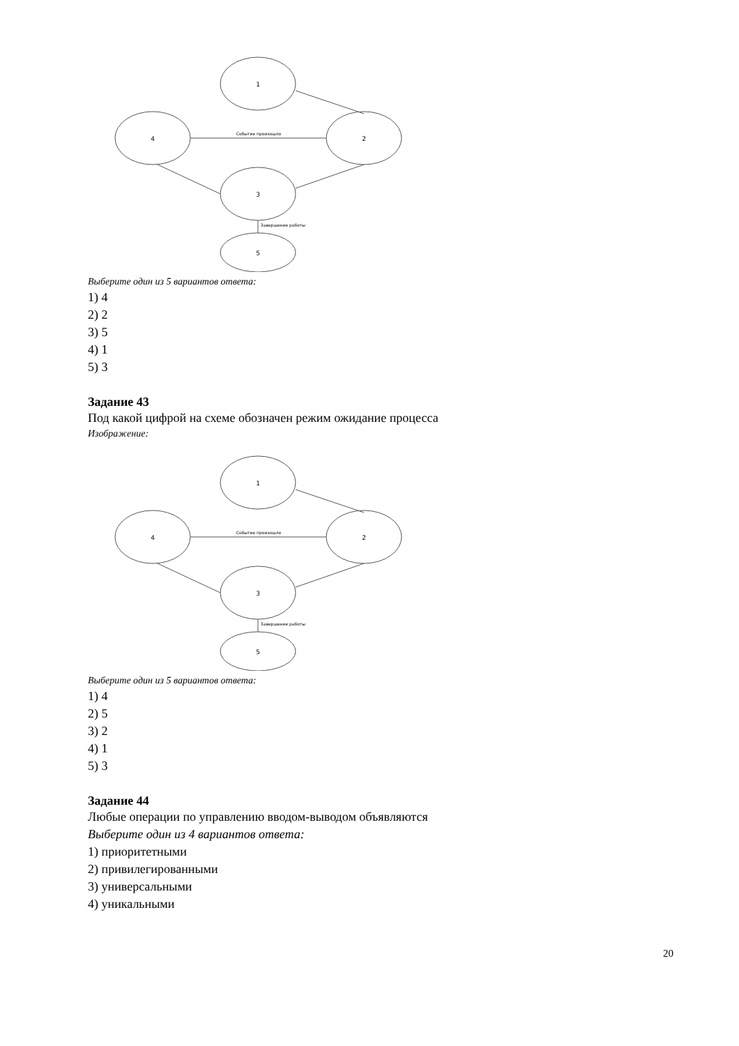1
4
2
3
5
Событие произошло
Завершение работы
Выберите один из 5 вариантов ответа:
1) 4
2) 2
3) 5
4) 1
5) 3
Задание 43
Под какой цифрой на схеме обозначен режим ожидание процесса
Изображение:
1
4
2
3
5
Событие произошло
Завершение работы
Выберите один из 5 вариантов ответа:
1) 4
2) 5
3) 2
4) 1
5) 3
Задание 44
Любые операции по управлению вводом-выводом объявляются
Выберите один из 4 вариантов ответа:
1) приоритетными
2) привилегированными
3) универсальными
4) уникальными
20